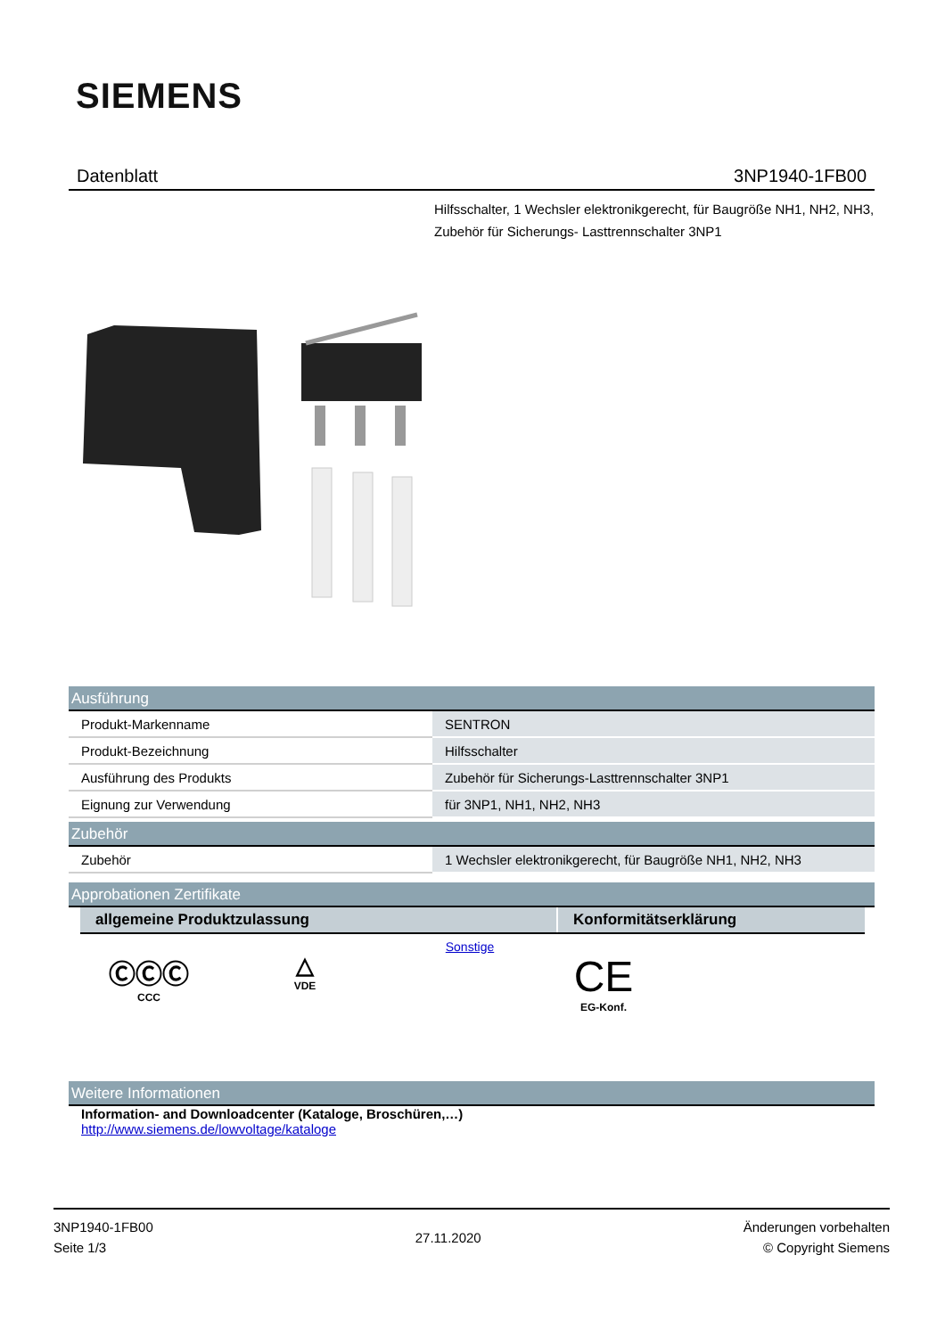SIEMENS
Datenblatt 3NP1940-1FB00
Hilfsschalter, 1 Wechsler elektronikgerecht, für Baugröße NH1, NH2, NH3, Zubehör für Sicherungs- Lasttrennschalter 3NP1
Ausführung
| Produkt-Markenname | SENTRON |
| Produkt-Bezeichnung | Hilfsschalter |
| Ausführung des Produkts | Zubehör für Sicherungs-Lasttrennschalter 3NP1 |
| Eignung zur Verwendung | für 3NP1, NH1, NH2, NH3 |
Zubehör
| Zubehör | 1 Wechsler elektronikgerecht, für Baugröße NH1, NH2, NH3 |
Approbationen Zertifikate
| allgemeine Produktzulassung | Konformitätserklärung |
| --- | --- |
ⒸⒸⒸ
CCC
△
VDE
Sonstige
CE
EG-Konf.
Weitere Informationen
Information- and Downloadcenter (Kataloge, Broschüren,…)
http://www.siemens.de/lowvoltage/kataloge
3NP1940-1FB00
Seite 1/3
27.11.2020
Änderungen vorbehalten
© Copyright Siemens